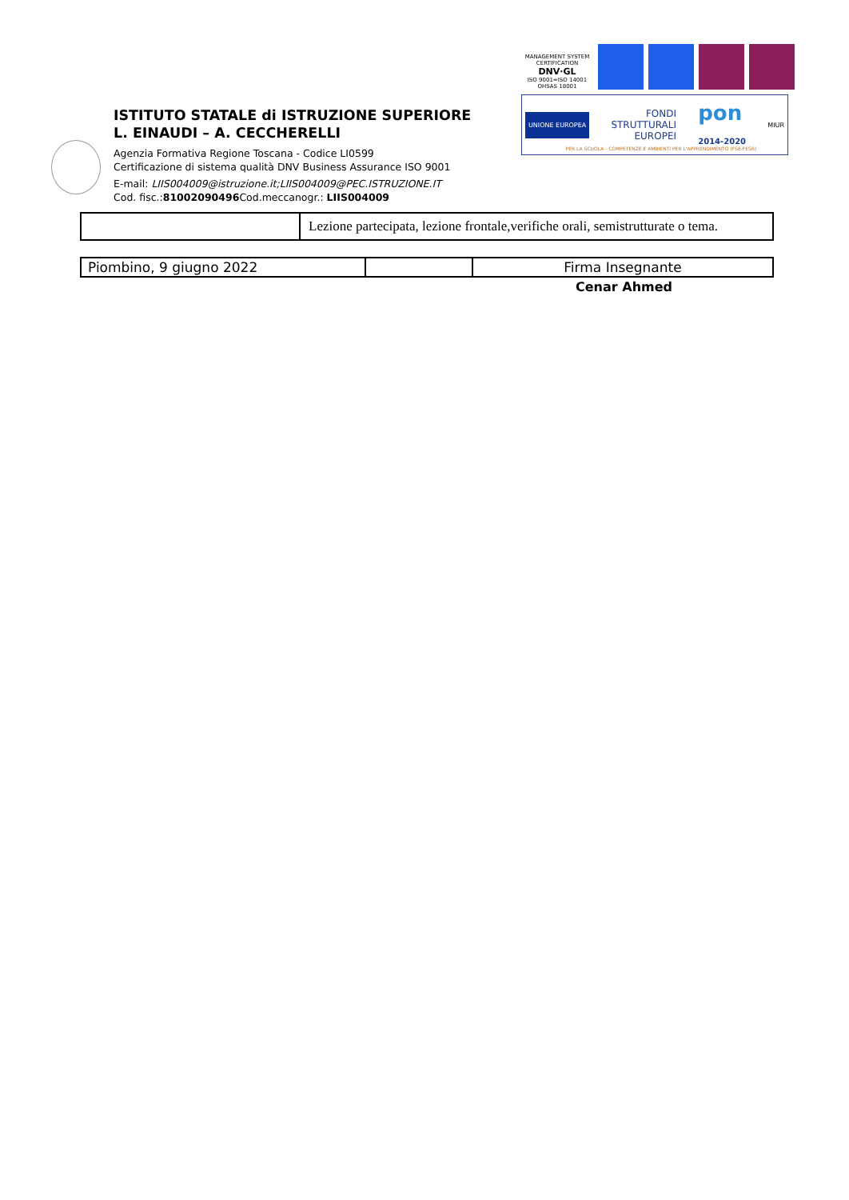ISTITUTO STATALE di ISTRUZIONE SUPERIORE
L. EINAUDI – A. CECCHERELLI
Agenzia Formativa Regione Toscana - Codice LI0599
Certificazione di sistema qualità DNV Business Assurance ISO 9001
E-mail: LIIS004009@istruzione.it;LIIS004009@PEC.ISTRUZIONE.IT
Cod. fisc.:81002090496 Cod.meccanogr.: LIIS004009
MANAGEMENT SYSTEM CERTIFICATION
DNV·GL
ISO 9001=ISO 14001
OHSAS 18001
UNIONE EUROPEA FONDI
STRUTTURALI
EUROPEI pon
2014-2020 MIUR
PER LA SCUOLA - COMPETENZE E AMBIENTI PER L'APPRENDIMENTO (FSE-FESR)
| | Lezione partecipata, lezione frontale,verifiche orali, semistrutturate o tema. |
| Piombino, 9 giugno 2022 | | Firma Insegnante |
Cenar Ahmed